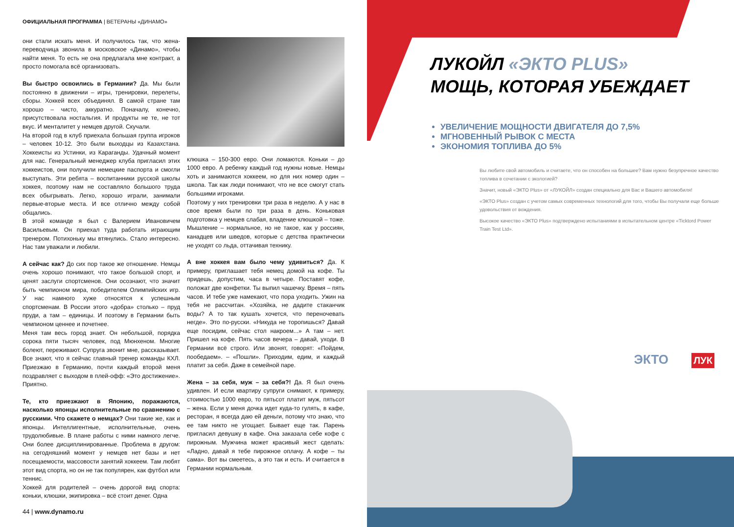ОФИЦИАЛЬНАЯ ПРОГРАММА | ВЕТЕРАНЫ «ДИНАМО»
они стали искать меня. И получилось так, что жена-переводчица звонила в московское «Динамо», чтобы найти меня. То есть не она предлагала мне контракт, а просто помогала всё организовать.
Вы быстро освоились в Германии? Да. Мы были постоянно в движении – игры, тренировки, перелеты, сборы. Хоккей всех объединял. В самой стране там хорошо – чисто, аккуратно. Поначалу, конечно, присутствовала ностальгия. И продукты не те, не тот вкус. И менталитет у немцев другой. Скучали.
На второй год в клуб приехала большая группа игроков – человек 10-12. Это были выходцы из Казахстана. Хоккеисты из Устинки, из Караганды. Удачный момент для нас. Генеральный менеджер клуба пригласил этих хоккеистов, они получили немецкие паспорта и смогли выступать. Эти ребята – воспитанники русской школы хоккея, поэтому нам не составляло большого труда всех обыгрывать. Легко, хорошо играли, занимали первые-вторые места. И все отлично между собой общались.
В этой команде я был с Валерием Ивановичем Васильевым. Он приехал туда работать играющим тренером. Потихоньку мы втянулись. Стало интересно. Нас там уважали и любили.
А сейчас как? До сих пор такое же отношение. Немцы очень хорошо понимают, что такое большой спорт, и ценят заслуги спортсменов. Они осознают, что значит быть чемпионом мира, победителем Олимпийских игр. У нас намного хуже относятся к успешным спортсменам. В России этого «добра» столько – пруд пруди, а там – единицы. И поэтому в Германии быть чемпионом ценнее и почетнее.
Меня там весь город знает. Он небольшой, порядка сорока пяти тысяч человек, под Мюнхеном. Многие болеют, переживают. Супруга звонит мне, рассказывает. Все знают, что я сейчас главный тренер команды КХЛ. Приезжаю в Германию, почти каждый второй меня поздравляет с выходом в плей-офф: «Это достижение». Приятно.
Те, кто приезжают в Японию, поражаются, насколько японцы исполнительные по сравнению с русскими. Что скажете о немцах? Они такие же, как и японцы. Интеллигентные, исполнительные, очень трудолюбивые. В плане работы с ними намного легче. Они более дисциплинированные. Проблема в другом: на сегодняшний момент у немцев нет базы и нет посещаемости, массовости занятий хоккеем. Там любят этот вид спорта, но он не так популярен, как футбол или теннис.
Хоккей для родителей – очень дорогой вид спорта: коньки, клюшки, экипировка – всё стоит денег. Одна
клюшка – 150-300 евро. Они ломаются. Коньки – до 1000 евро. А ребенку каждый год нужны новые. Немцы хоть и занимаются хоккеем, но для них номер один – школа. Так как люди понимают, что не все смогут стать большими игроками.
Поэтому у них тренировки три раза в неделю. А у нас в свое время были по три раза в день. Коньковая подготовка у немцев слабая, владение клюшкой – тоже. Мышление – нормальное, но не такое, как у россиян, канадцев или шведов, которые с детства практически не уходят со льда, оттачивая технику.
А вне хоккея вам было чему удивиться? Да. К примеру, приглашает тебя немец домой на кофе. Ты придешь, допустим, часа в четыре. Поставят кофе, положат две конфетки. Ты выпил чашечку. Время – пять часов. И тебе уже намекают, что пора уходить. Ужин на тебя не рассчитан. «Хозяйка, не дадите стаканчик воды? А то так кушать хочется, что переночевать негде». Это по-русски. «Никуда не торопишься? Давай еще посидим, сейчас стол накроем...» А там – нет. Пришел на кофе. Пять часов вечера – давай, уходи. В Германии всё строго. Или звонят, говорят: «Пойдем, пообедаем». – «Пошли». Приходим, едим, и каждый платит за себя. Даже в семейной паре.
Жена – за себя, муж – за себя?! Да. Я был очень удивлен. И если квартиру супруги снимают, к примеру, стоимостью 1000 евро, то пятьсот платит муж, пятьсот – жена. Если у меня дочка идет куда-то гулять, в кафе, ресторан, я всегда даю ей деньги, потому что знаю, что ее там никто не угощает. Бывает еще так. Парень пригласил девушку в кафе. Она заказала себе кофе с пирожным. Мужчина может красивый жест сделать: «Ладно, давай я тебе пирожное оплачу. А кофе – ты сама». Вот вы смеетесь, а это так и есть. И считается в Германии нормальным.
44 | www.dynamo.ru
ЛУКОЙЛ «ЭКТО PLUS»
МОЩЬ, КОТОРАЯ УБЕЖДАЕТ
УВЕЛИЧЕНИЕ МОЩНОСТИ ДВИГАТЕЛЯ ДО 7,5%
МГНОВЕННЫЙ РЫВОК С МЕСТА
ЭКОНОМИЯ ТОПЛИВА ДО 5%
Вы любите свой автомобиль и считаете, что он способен на большее? Вам нужно безупречное качество топлива в сочетании с экологией?
Значит, новый «ЭКТО Plus» от «ЛУКОЙЛ» создан специально для Вас и Вашего автомобиля!
«ЭКТО Plus» создан с учетом самых современных технологий для того, чтобы Вы получали еще больше удовольствия от вождения.
Высокое качество «ЭКТО Plus» подтверждено испытаниями в испытательном центре «Ticktord Power Train Test Ltd».
ЭКТО ЛУК